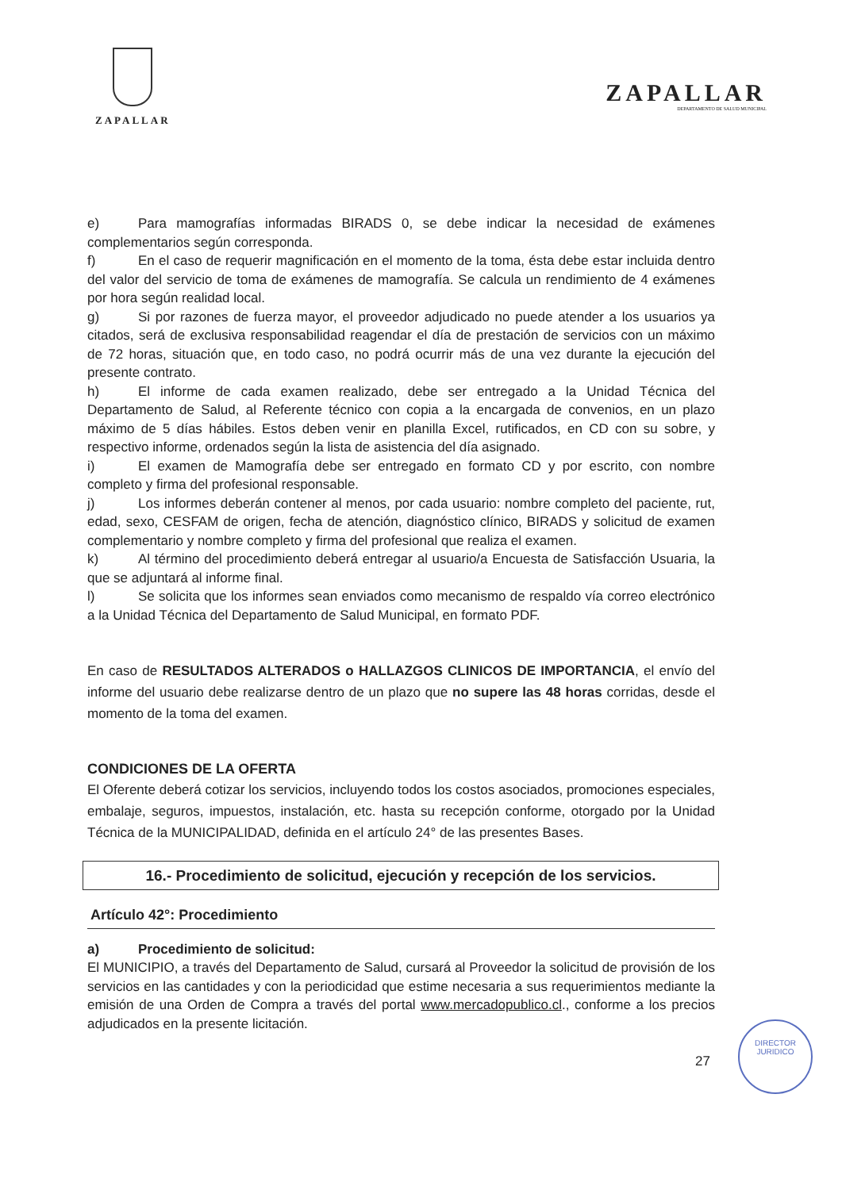ZAPALLAR
ZAPALLAR
DEPARTAMENTO DE SALUD MUNICIPAL
e) Para mamografías informadas BIRADS 0, se debe indicar la necesidad de exámenes complementarios según corresponda.
f) En el caso de requerir magnificación en el momento de la toma, ésta debe estar incluida dentro del valor del servicio de toma de exámenes de mamografía. Se calcula un rendimiento de 4 exámenes por hora según realidad local.
g) Si por razones de fuerza mayor, el proveedor adjudicado no puede atender a los usuarios ya citados, será de exclusiva responsabilidad reagendar el día de prestación de servicios con un máximo de 72 horas, situación que, en todo caso, no podrá ocurrir más de una vez durante la ejecución del presente contrato.
h) El informe de cada examen realizado, debe ser entregado a la Unidad Técnica del Departamento de Salud, al Referente técnico con copia a la encargada de convenios, en un plazo máximo de 5 días hábiles. Estos deben venir en planilla Excel, rutificados, en CD con su sobre, y respectivo informe, ordenados según la lista de asistencia del día asignado.
i) El examen de Mamografía debe ser entregado en formato CD y por escrito, con nombre completo y firma del profesional responsable.
j) Los informes deberán contener al menos, por cada usuario: nombre completo del paciente, rut, edad, sexo, CESFAM de origen, fecha de atención, diagnóstico clínico, BIRADS y solicitud de examen complementario y nombre completo y firma del profesional que realiza el examen.
k) Al término del procedimiento deberá entregar al usuario/a Encuesta de Satisfacción Usuaria, la que se adjuntará al informe final.
l) Se solicita que los informes sean enviados como mecanismo de respaldo vía correo electrónico a la Unidad Técnica del Departamento de Salud Municipal, en formato PDF.
En caso de RESULTADOS ALTERADOS o HALLAZGOS CLINICOS DE IMPORTANCIA, el envío del informe del usuario debe realizarse dentro de un plazo que no supere las 48 horas corridas, desde el momento de la toma del examen.
CONDICIONES DE LA OFERTA
El Oferente deberá cotizar los servicios, incluyendo todos los costos asociados, promociones especiales, embalaje, seguros, impuestos, instalación, etc. hasta su recepción conforme, otorgado por la Unidad Técnica de la MUNICIPALIDAD, definida en el artículo 24° de las presentes Bases.
16.- Procedimiento de solicitud, ejecución y recepción de los servicios.
Artículo 42°: Procedimiento
a) Procedimiento de solicitud:
El MUNICIPIO, a través del Departamento de Salud, cursará al Proveedor la solicitud de provisión de los servicios en las cantidades y con la periodicidad que estime necesaria a sus requerimientos mediante la emisión de una Orden de Compra a través del portal www.mercadopublico.cl., conforme a los precios adjudicados en la presente licitación.
27
DIRECTOR
JURIDICO